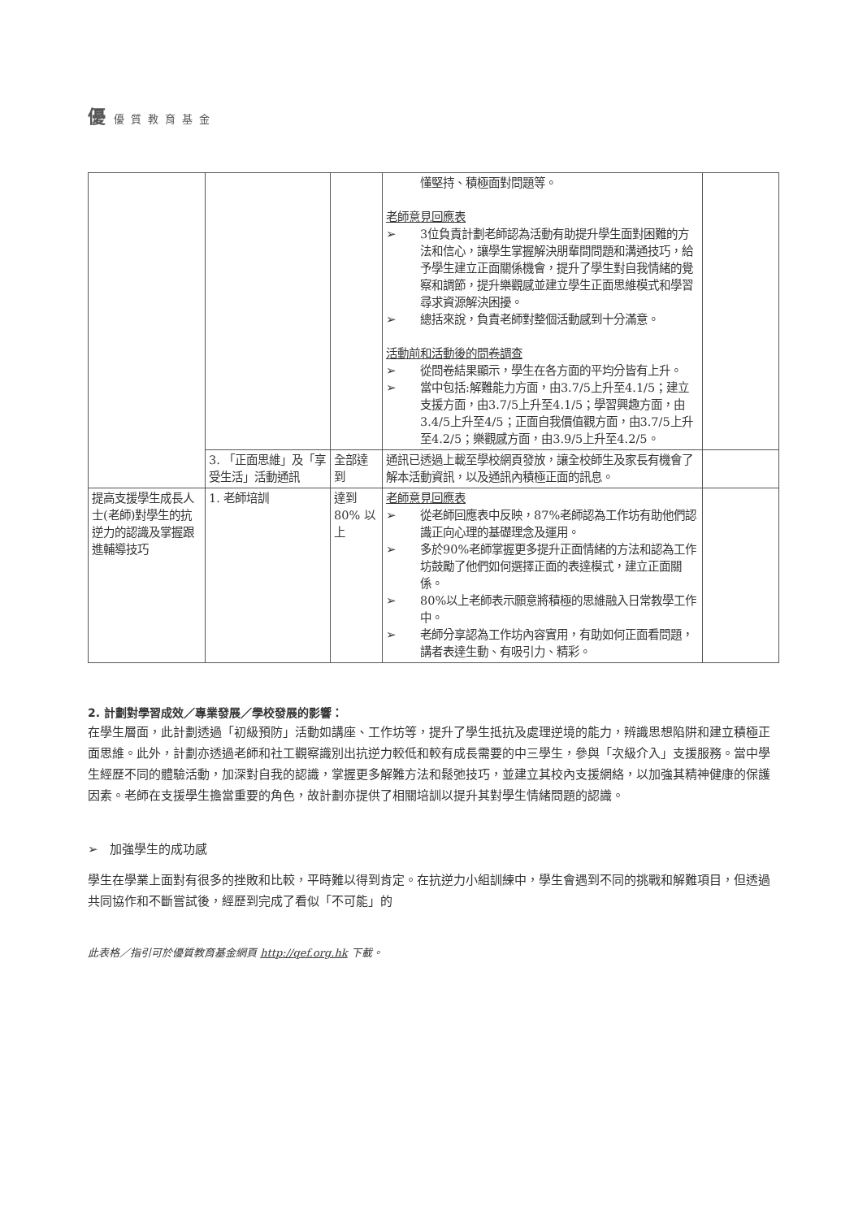優優質教育基金
| | | | 懂堅持、積極面對問題等。 老師意見回應表 ➢ 3位負責計劃老師認為活動有助提升學生面對困難的方法和信心，讓學生掌握解決朋輩間問題和溝通技巧，給予學生建立正面關係機會，提升了學生對自我情緒的覺察和調節，提升樂觀感並建立學生正面思維模式和學習尋求資源解決困擾。 ➢ 總括來說，負責老師對整個活動感到十分滿意。 活動前和活動後的問卷調查 ➢ 從問卷結果顯示，學生在各方面的平均分皆有上升。 ➢ 當中包括:解難能力方面，由3.7/5上升至4.1/5；建立支援方面，由3.7/5上升至4.1/5；學習興趣方面，由3.4/5上升至4/5；正面自我價值觀方面，由3.7/5上升至4.2/5；樂觀感方面，由3.9/5上升至4.2/5。 | |
| | 3. 「正面思維」及「享受生活」活動通訊 | 全部達到 | 通訊已透過上載至學校網頁發放，讓全校師生及家長有機會了解本活動資訊，以及通訊內積極正面的訊息。 | |
| 提高支援學生成長人士(老師)對學生的抗逆力的認識及掌握跟進輔導技巧 | 1. 老師培訓 | 達到 80% 以上 | 老師意見回應表 ➢ 從老師回應表中反映，87%老師認為工作坊有助他們認識正向心理的基礎理念及運用。 ➢ 多於90%老師掌握更多提升正面情緒的方法和認為工作坊鼓勵了他們如何選擇正面的表達模式，建立正面關係。 ➢ 80%以上老師表示願意將積極的思維融入日常教學工作中。 ➢ 老師分享認為工作坊內容實用，有助如何正面看問題，講者表達生動、有吸引力、精彩。 | |
2. 計劃對學習成效／專業發展／學校發展的影響：
在學生層面，此計劃透過「初級預防」活動如講座、工作坊等，提升了學生抵抗及處理逆境的能力，辨識思想陷阱和建立積極正面思維。此外，計劃亦透過老師和社工觀察識別出抗逆力較低和較有成長需要的中三學生，參與「次級介入」支援服務。當中學生經歷不同的體驗活動，加深對自我的認識，掌握更多解難方法和鬆弛技巧，並建立其校內支援網絡，以加強其精神健康的保護因素。老師在支援學生擔當重要的角色，故計劃亦提供了相關培訓以提升其對學生情緒問題的認識。
➢ 加強學生的成功感
學生在學業上面對有很多的挫敗和比較，平時難以得到肯定。在抗逆力小組訓練中，學生會遇到不同的挑戰和解難項目，但透過共同協作和不斷嘗試後，經歷到完成了看似「不可能」的
此表格／指引可於優質教育基金網頁 http://qef.org.hk 下載。